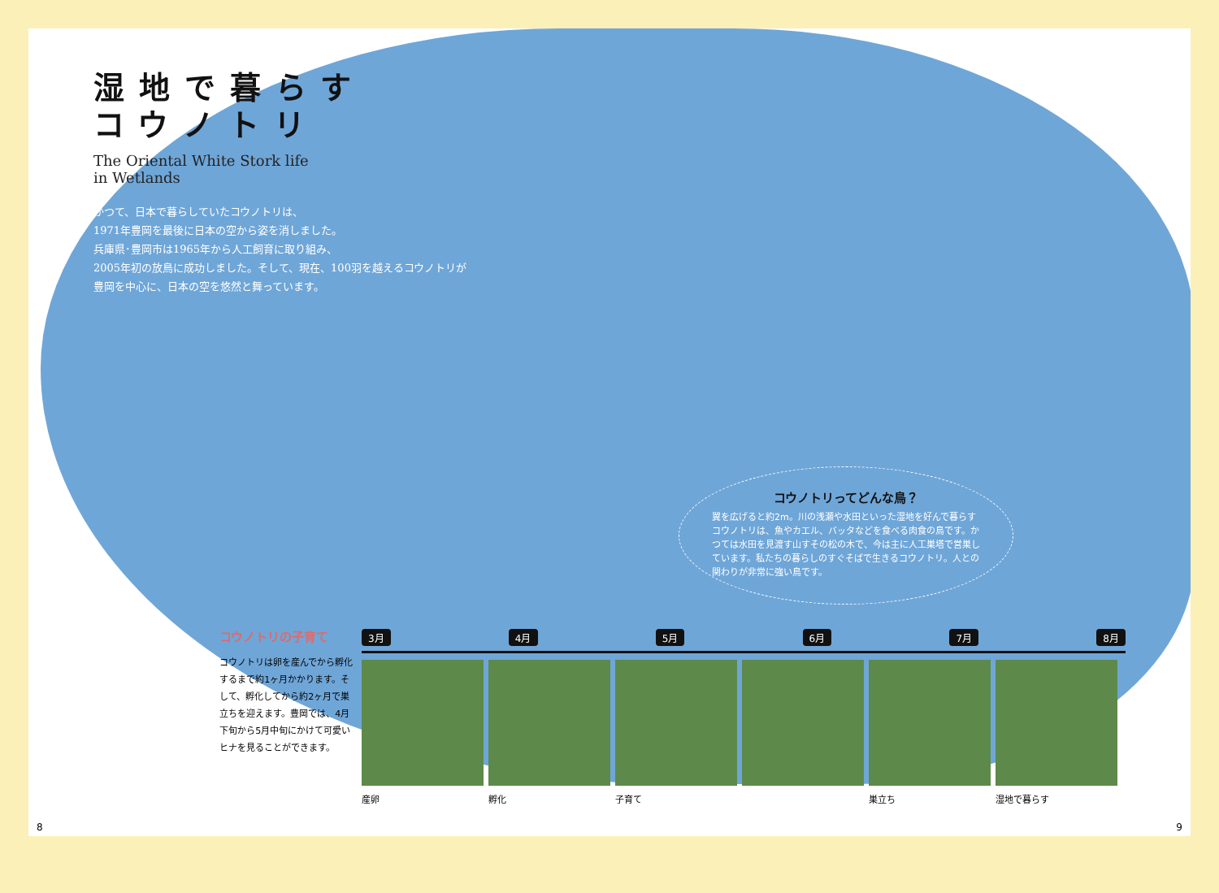湿地で暮らす
コウノトリ
The Oriental White Stork life
in Wetlands
かつて、日本で暮らしていたコウノトリは、
1971年豊岡を最後に日本の空から姿を消しました。
兵庫県･豊岡市は1965年から人工飼育に取り組み、
2005年初の放鳥に成功しました。そして、現在、100羽を越えるコウノトリが
豊岡を中心に、日本の空を悠然と舞っています。
コウノトリってどんな鳥？
翼を広げると約2m。川の浅瀬や水田といった湿地を好んで暮らすコウノトリは、魚やカエル、バッタなどを食べる肉食の鳥です。かつては水田を見渡す山すその松の木で、今は主に人工巣塔で営巣しています。私たちの暮らしのすぐそばで生きるコウノトリ。人との関わりが非常に強い鳥です。
コウノトリの子育て
コウノトリは卵を産んでから孵化するまで約1ヶ月かかります。そして、孵化してから約2ヶ月で巣立ちを迎えます。豊岡では、4月下旬から5月中旬にかけて可愛いヒナを見ることができます。
3月 4月 5月 6月 7月 8月
産卵 孵化 子育て 巣立ち 湿地で暮らす
8 9